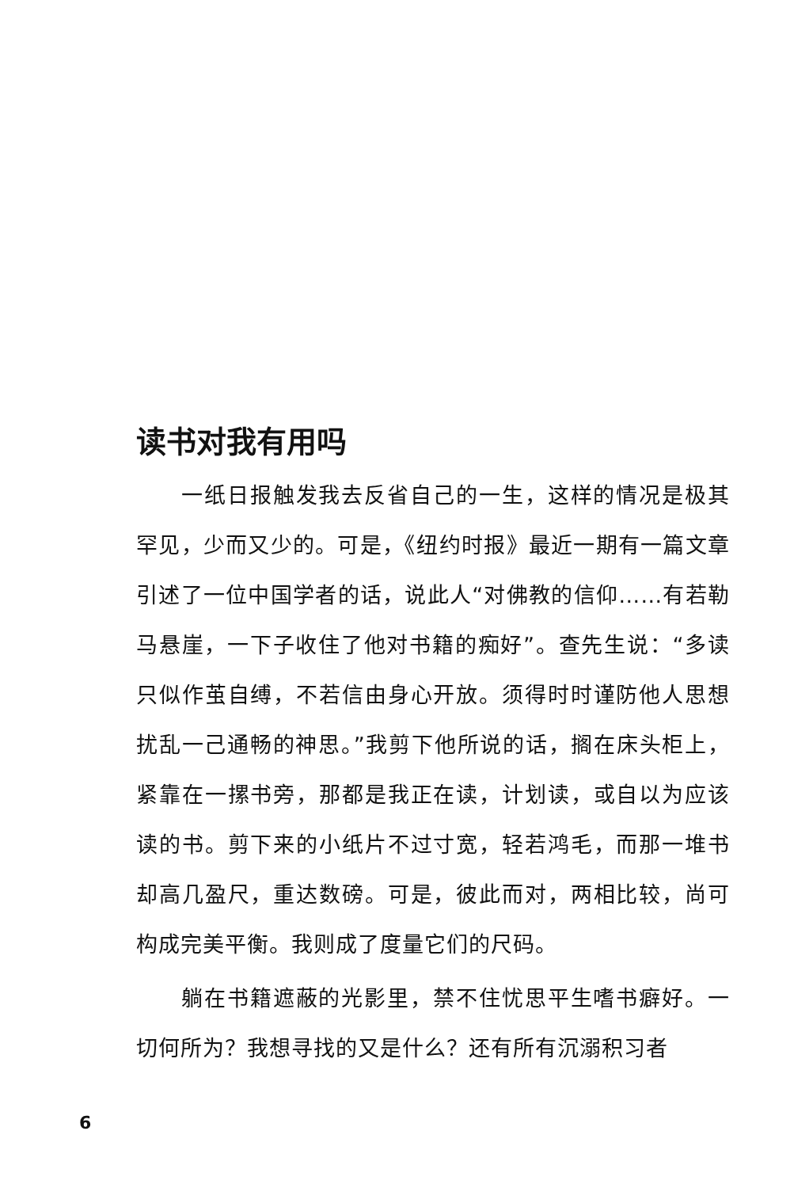读书对我有用吗
一纸日报触发我去反省自己的一生，这样的情况是极其罕见，少而又少的。可是，《纽约时报》最近一期有一篇文章引述了一位中国学者的话，说此人“对佛教的信仰……有若勒马悬崖，一下子收住了他对书籍的痴好”。查先生说：“多读只似作茧自缚，不若信由身心开放。须得时时谨防他人思想扰乱一己通畅的神思。”我剪下他所说的话，搁在床头柜上，紧靠在一摞书旁，那都是我正在读，计划读，或自以为应该读的书。剪下来的小纸片不过寸宽，轻若鸿毛，而那一堆书却高几盈尺，重达数磅。可是，彼此而对，两相比较，尚可构成完美平衡。我则成了度量它们的尺码。
躺在书籍遮蔽的光影里，禁不住忧思平生嗜书癖好。一切何所为？我想寻找的又是什么？还有所有沉溺积习者
6